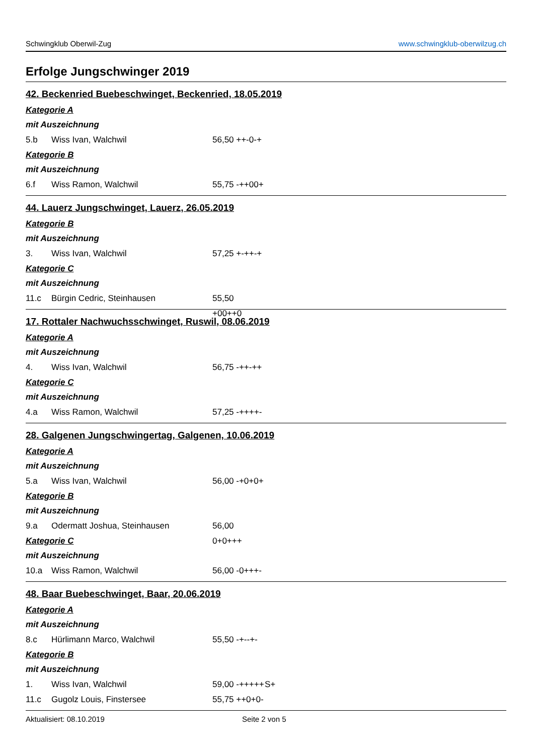Schwingklub Oberwil-Zug www.schwingklub-oberwilzug.ch
Erfolge Jungschwinger 2019
42. Beckenried Buebeschwinget, Beckenried, 18.05.2019
Kategorie A
mit Auszeichnung
5.b Wiss Ivan, Walchwil 56,50 ++-0-+
Kategorie B
mit Auszeichnung
6.f Wiss Ramon, Walchwil 55,75 -++00+
44. Lauerz Jungschwinget, Lauerz, 26.05.2019
Kategorie B
mit Auszeichnung
3. Wiss Ivan, Walchwil 57,25 +-++-+
Kategorie C
mit Auszeichnung
11.c Bürgin Cedric, Steinhausen 55,50 +00++0
17. Rottaler Nachwuchsschwinget, Ruswil, 08.06.2019
Kategorie A
mit Auszeichnung
4. Wiss Ivan, Walchwil 56,75 -++-++
Kategorie C
mit Auszeichnung
4.a Wiss Ramon, Walchwil 57,25 -++++-
28. Galgenen Jungschwingertag, Galgenen, 10.06.2019
Kategorie A
mit Auszeichnung
5.a Wiss Ivan, Walchwil 56,00 -+0+0+
Kategorie B
mit Auszeichnung
9.a Odermatt Joshua, Steinhausen 56,00 0+0+++
Kategorie C
mit Auszeichnung
10.a Wiss Ramon, Walchwil 56,00 -0+++-
48. Baar Buebeschwinget, Baar, 20.06.2019
Kategorie A
mit Auszeichnung
8.c Hürlimann Marco, Walchwil 55,50 -+--+-
Kategorie B
mit Auszeichnung
1. Wiss Ivan, Walchwil 59,00 -+++++ S+
11.c Gugolz Louis, Finstersee 55,75 ++0+0-
Aktualisiert: 08.10.2019 Seite 2 von 5